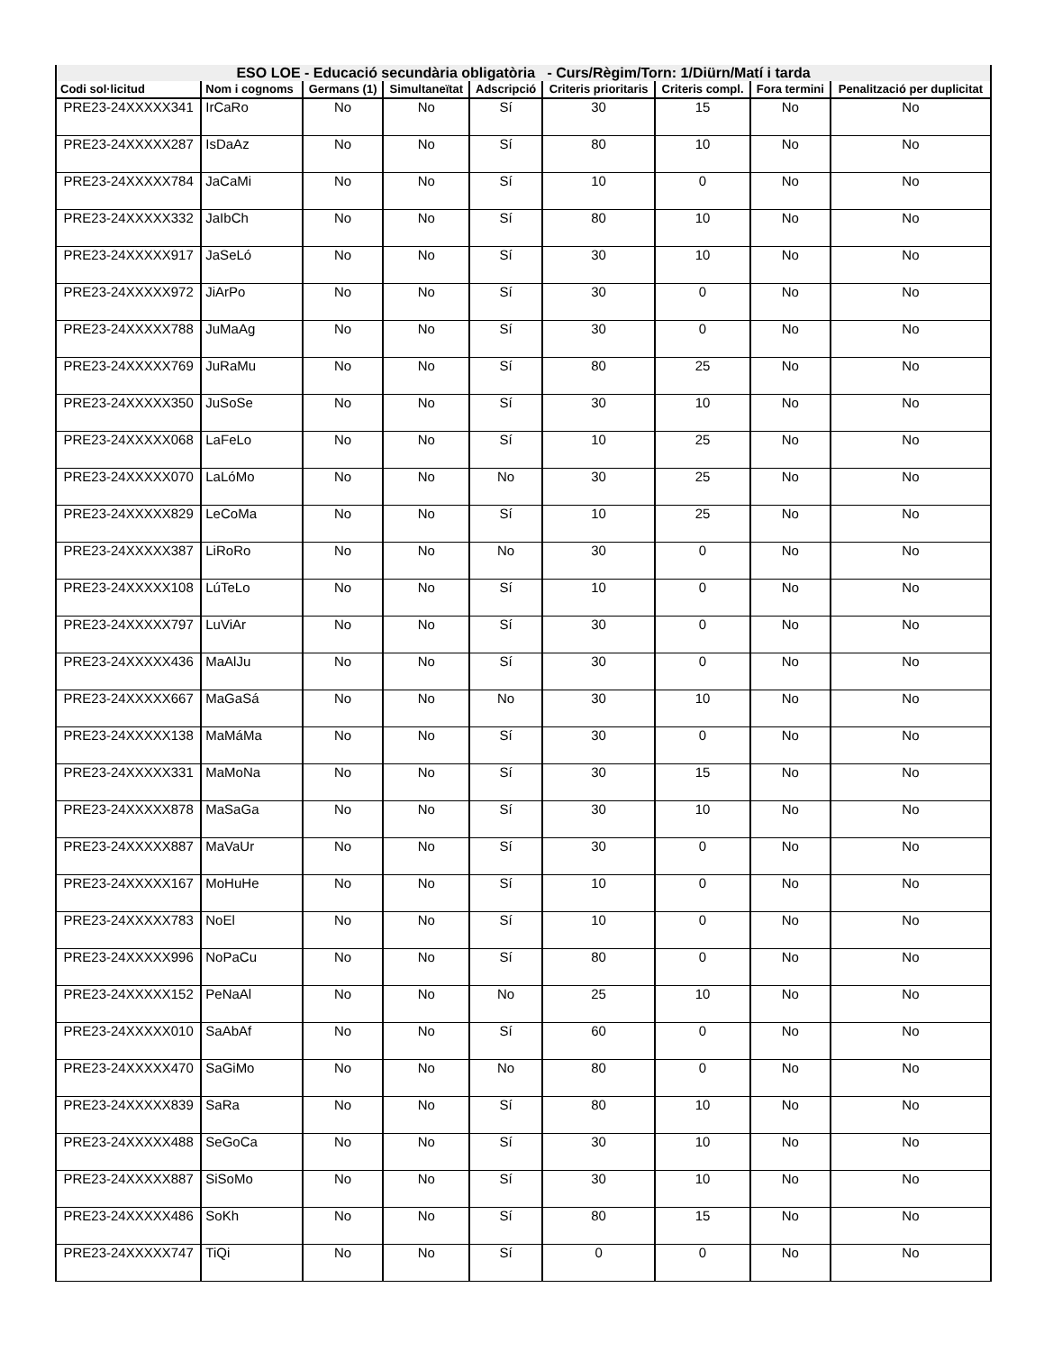| ESO LOE - Educació secundària obligatòria - Curs/Règim/Torn: 1/Diürn/Matí i tarda | | | | | | | | |
| --- | --- | --- | --- | --- | --- | --- | --- | --- |
| Codi sol·licitud | Nom i cognoms | Germans (1) | Simultaneïtat | Adscripció | Criteris prioritaris | Criteris compl. | Fora termini | Penalització per duplicitat |
| PRE23-24XXXXX341 | IrCaRo | No | No | Sí | 30 | 15 | No | No |
| PRE23-24XXXXX287 | IsDaAz | No | No | Sí | 80 | 10 | No | No |
| PRE23-24XXXXX784 | JaCaMi | No | No | Sí | 10 | 0 | No | No |
| PRE23-24XXXXX332 | JaIbCh | No | No | Sí | 80 | 10 | No | No |
| PRE23-24XXXXX917 | JaSeLó | No | No | Sí | 30 | 10 | No | No |
| PRE23-24XXXXX972 | JiArPo | No | No | Sí | 30 | 0 | No | No |
| PRE23-24XXXXX788 | JuMaAg | No | No | Sí | 30 | 0 | No | No |
| PRE23-24XXXXX769 | JuRaMu | No | No | Sí | 80 | 25 | No | No |
| PRE23-24XXXXX350 | JuSoSe | No | No | Sí | 30 | 10 | No | No |
| PRE23-24XXXXX068 | LaFeLo | No | No | Sí | 10 | 25 | No | No |
| PRE23-24XXXXX070 | LaLóMo | No | No | No | 30 | 25 | No | No |
| PRE23-24XXXXX829 | LeCoMa | No | No | Sí | 10 | 25 | No | No |
| PRE23-24XXXXX387 | LiRoRo | No | No | No | 30 | 0 | No | No |
| PRE23-24XXXXX108 | LúTeLo | No | No | Sí | 10 | 0 | No | No |
| PRE23-24XXXXX797 | LuViAr | No | No | Sí | 30 | 0 | No | No |
| PRE23-24XXXXX436 | MaAlJu | No | No | Sí | 30 | 0 | No | No |
| PRE23-24XXXXX667 | MaGaSá | No | No | No | 30 | 10 | No | No |
| PRE23-24XXXXX138 | MaMáMa | No | No | Sí | 30 | 0 | No | No |
| PRE23-24XXXXX331 | MaMoNa | No | No | Sí | 30 | 15 | No | No |
| PRE23-24XXXXX878 | MaSaGa | No | No | Sí | 30 | 10 | No | No |
| PRE23-24XXXXX887 | MaVaUr | No | No | Sí | 30 | 0 | No | No |
| PRE23-24XXXXX167 | MoHuHe | No | No | Sí | 10 | 0 | No | No |
| PRE23-24XXXXX783 | NoEl | No | No | Sí | 10 | 0 | No | No |
| PRE23-24XXXXX996 | NoPaCu | No | No | Sí | 80 | 0 | No | No |
| PRE23-24XXXXX152 | PeNaAl | No | No | No | 25 | 10 | No | No |
| PRE23-24XXXXX010 | SaAbAf | No | No | Sí | 60 | 0 | No | No |
| PRE23-24XXXXX470 | SaGiMo | No | No | No | 80 | 0 | No | No |
| PRE23-24XXXXX839 | SaRa | No | No | Sí | 80 | 10 | No | No |
| PRE23-24XXXXX488 | SeGoCa | No | No | Sí | 30 | 10 | No | No |
| PRE23-24XXXXX887 | SiSoMo | No | No | Sí | 30 | 10 | No | No |
| PRE23-24XXXXX486 | SoKh | No | No | Sí | 80 | 15 | No | No |
| PRE23-24XXXXX747 | TiQi | No | No | Sí | 0 | 0 | No | No |